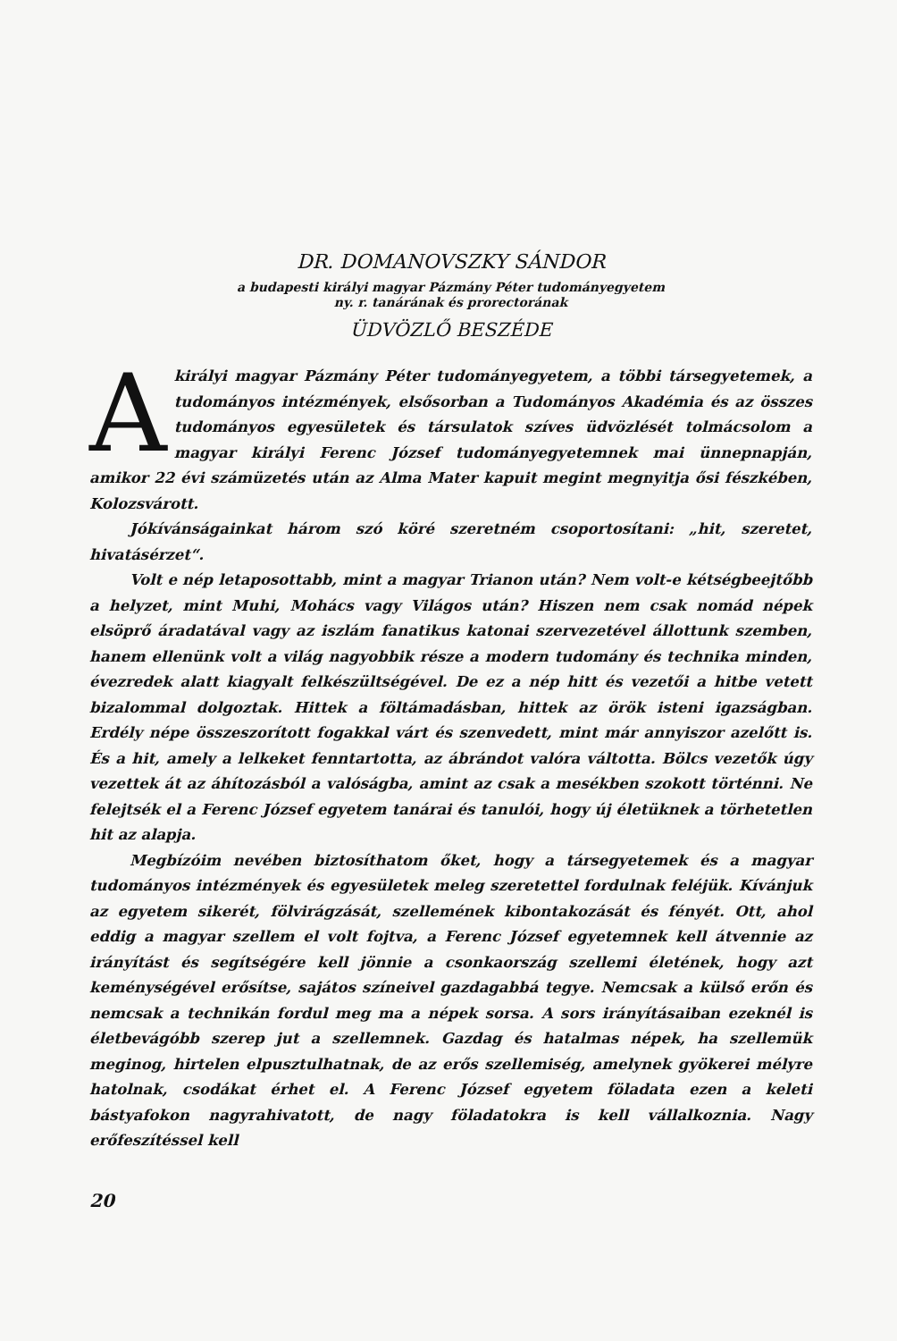DR. DOMANOVSZKY SÁNDOR
a budapesti királyi magyar Pázmány Péter tudományegyetem
ny. r. tanárának és prorectorának
ÜDVÖZLŐ BESZÉDE
Akirályi magyar Pázmány Péter tudományegyetem, a többi társegyetemek, a tudományos intézmények, elsősorban a Tudományos Akadémia és az összes tudományos egyesületek és társulatok szíves üdvözlését tolmácsolom a magyar királyi Ferenc József tudományegyetemnek mai ünnepnapján, amikor 22 évi számüzetés után az Alma Mater kapuit megint megnyitja ősi fészkében, Kolozsvárott.
Jókívánságainkat három szó köré szeretném csoportosítani: „hit, szeretet, hivatásérzet“.
Volt e nép letaposottabb, mint a magyar Trianon után? Nem volt-e kétségbeejtőbb a helyzet, mint Muhi, Mohács vagy Világos után? Hiszen nem csak nomád népek elsöprő áradatával vagy az iszlám fanatikus katonai szervezetével állottunk szemben, hanem ellenünk volt a világ nagyobbik része a modern tudomány és technika minden, évezredek alatt kiagyalt felkészültségével. De ez a nép hitt és vezetői a hitbe vetett bizalommal dolgoztak. Hittek a föltámadásban, hittek az örök isteni igazságban. Erdély népe összeszorított fogakkal várt és szenvedett, mint már annyiszor azelőtt is. És a hit, amely a lelkeket fenntartotta, az ábrándot valóra váltotta. Bölcs vezetők úgy vezettek át az áhítozásból a valóságba, amint az csak a mesékben szokott történni. Ne felejtsék el a Ferenc József egyetem tanárai és tanulói, hogy új életüknek a törhetetlen hit az alapja.
Megbízóim nevében biztosíthatom őket, hogy a társegyetemek és a magyar tudományos intézmények és egyesületek meleg szeretettel fordulnak feléjük. Kívánjuk az egyetem sikerét, fölvirágzását, szellemének kibontakozását és fényét. Ott, ahol eddig a magyar szellem el volt fojtva, a Ferenc József egyetemnek kell átvennie az irányítást és segítségére kell jönnie a csonkaország szellemi életének, hogy azt keménységével erősítse, sajátos színeivel gazdagabbá tegye. Nemcsak a külső erőn és nemcsak a technikán fordul meg ma a népek sorsa. A sors irányításaiban ezeknél is életbevágóbb szerep jut a szellemnek. Gazdag és hatalmas népek, ha szellemük meginog, hirtelen elpusztulhatnak, de az erős szellemiség, amelynek gyökerei mélyre hatolnak, csodákat érhet el. A Ferenc József egyetem föladata ezen a keleti bástyafokon nagyrahivatott, de nagy föladatokra is kell vállalkoznia. Nagy erőfeszítéssel kell
20